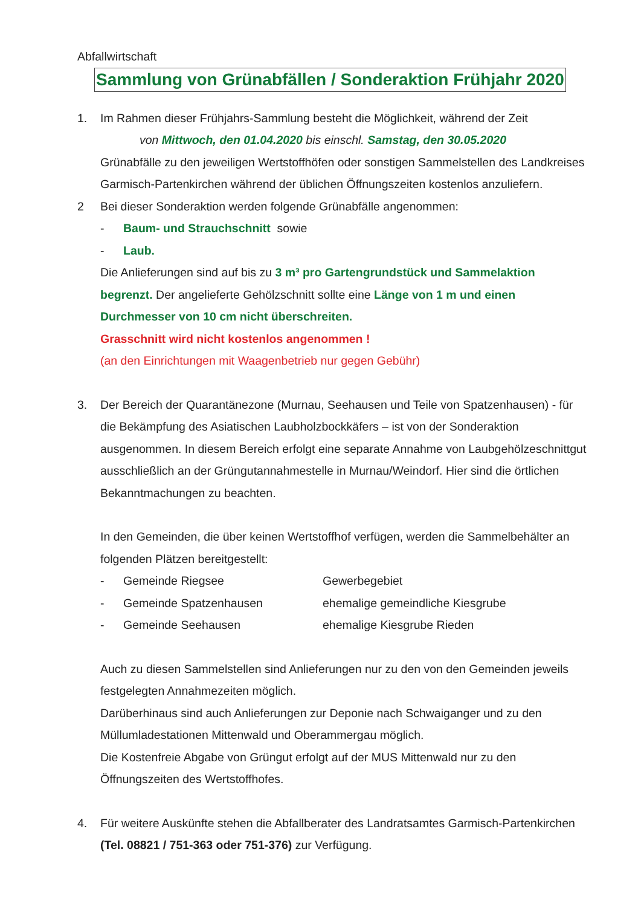Abfallwirtschaft
Sammlung von Grünabfällen / Sonderaktion Frühjahr 2020
1. Im Rahmen dieser Frühjahrs-Sammlung besteht die Möglichkeit, während der Zeit
von Mittwoch, den 01.04.2020 bis einschl. Samstag, den 30.05.2020
Grünabfälle zu den jeweiligen Wertstoffhöfen oder sonstigen Sammelstellen des Landkreises Garmisch-Partenkirchen während der üblichen Öffnungszeiten kostenlos anzuliefern.
2 Bei dieser Sonderaktion werden folgende Grünabfälle angenommen:
- Baum- und Strauchschnitt sowie
- Laub.
Die Anlieferungen sind auf bis zu 3 m³ pro Gartengrundstück und Sammelaktion begrenzt. Der angelieferte Gehölzschnitt sollte eine Länge von 1 m und einen Durchmesser von 10 cm nicht überschreiten.
Grasschnitt wird nicht kostenlos angenommen !
(an den Einrichtungen mit Waagenbetrieb nur gegen Gebühr)
3. Der Bereich der Quarantänezone (Murnau, Seehausen und Teile von Spatzenhausen) - für die Bekämpfung des Asiatischen Laubholzbockkäfers – ist von der Sonderaktion ausgenommen. In diesem Bereich erfolgt eine separate Annahme von Laubgehölzeschnittgut ausschließlich an der Grüngutannahmestelle in Murnau/Weindorf. Hier sind die örtlichen Bekanntmachungen zu beachten.
In den Gemeinden, die über keinen Wertstoffhof verfügen, werden die Sammelbehälter an folgenden Plätzen bereitgestellt:
- Gemeinde Riegsee Gewerbegebiet
- Gemeinde Spatzenhausen ehemalige gemeindliche Kiesgrube
- Gemeinde Seehausen ehemalige Kiesgrube Rieden
Auch zu diesen Sammelstellen sind Anlieferungen nur zu den von den Gemeinden jeweils festgelegten Annahmezeiten möglich.
Darüberhinaus sind auch Anlieferungen zur Deponie nach Schwaiganger und zu den Müllumladestationen Mittenwald und Oberammergau möglich.
Die Kostenfreie Abgabe von Grüngut erfolgt auf der MUS Mittenwald nur zu den Öffnungszeiten des Wertstoffhofes.
4. Für weitere Auskünfte stehen die Abfallberater des Landratsamtes Garmisch-Partenkirchen (Tel. 08821 / 751-363 oder 751-376) zur Verfügung.